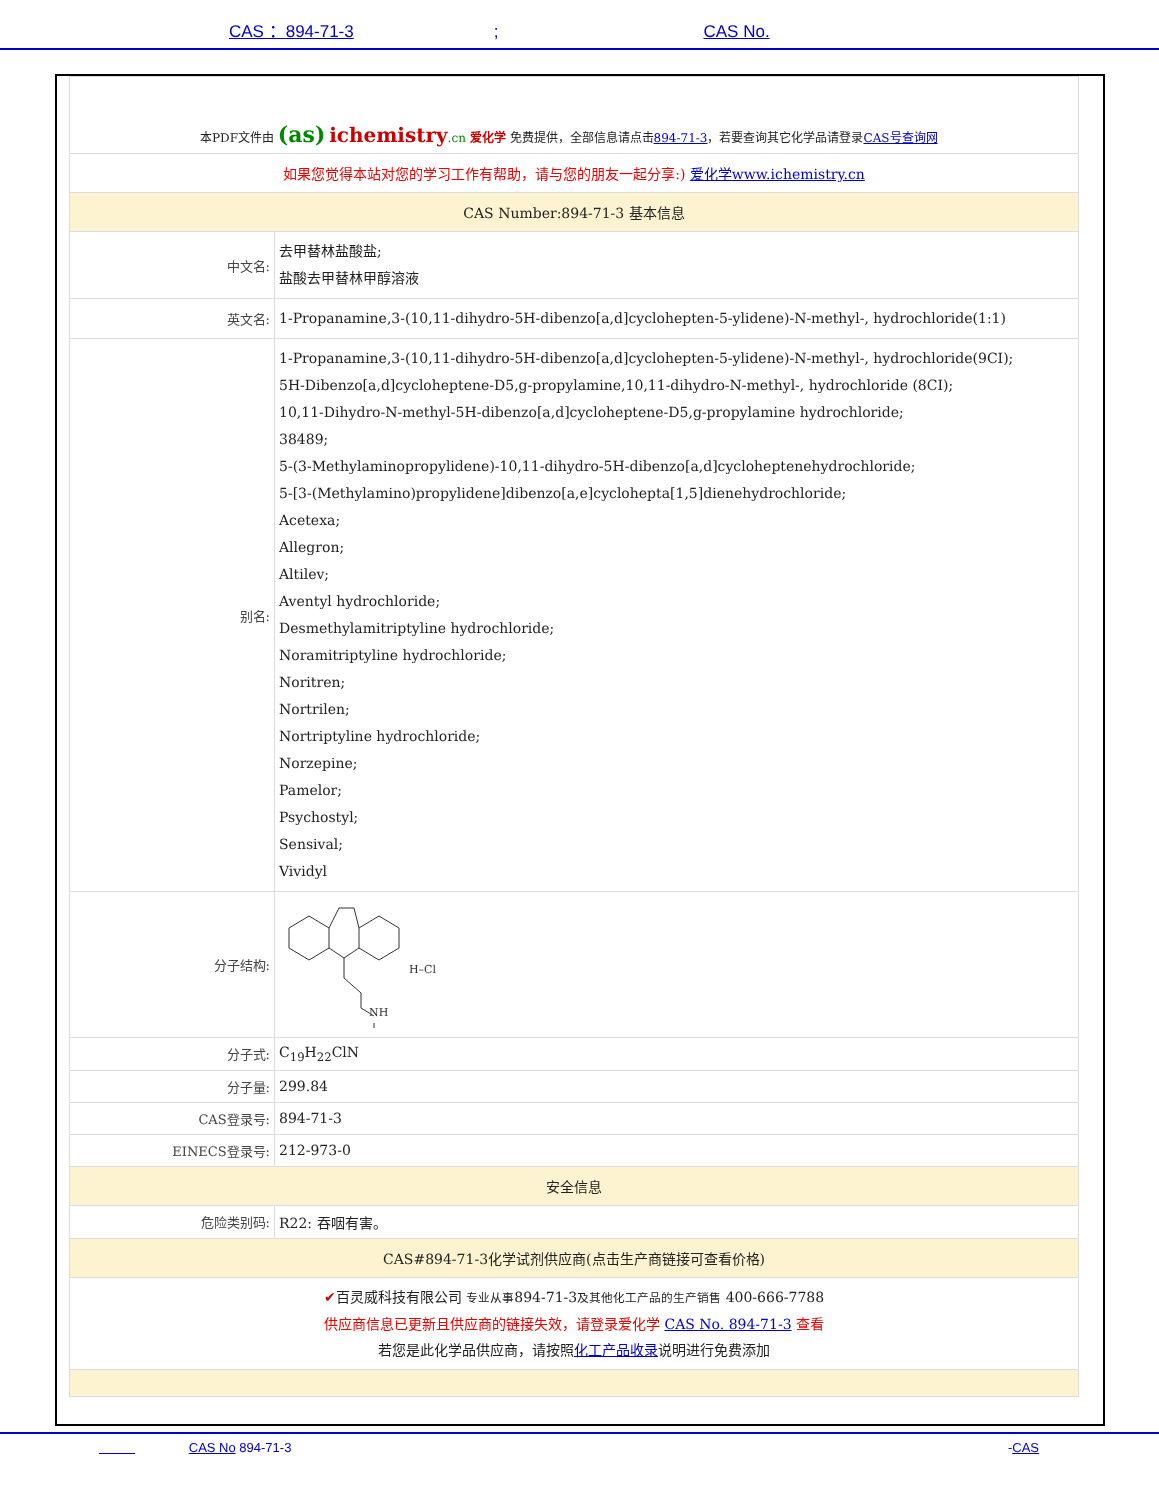CAS ：894-71-3; CAS No.
| 本PDF文件由 (as) ichemistry .cn 爱化学 免费提供，全部信息请点击 894-71-3 ，若要查询其它化学品请登录 CAS号查询网 | |
| 如果您觉得本站对您的学习工作有帮助，请与您的朋友一起分享:) 爱化学www.ichemistry.cn | |
| CAS Number:894-71-3 基本信息 | |
| 中文名: | 去甲替林盐酸盐; 盐酸去甲替林甲醇溶液 |
| 英文名: | 1-Propanamine,3-(10,11-dihydro-5H-dibenzo[a,d]cyclohepten-5-ylidene)-N-methyl-, hydrochloride(1:1) |
| 别名: | 1-Propanamine,3-(10,11-dihydro-5H-dibenzo[a,d]cyclohepten-5-ylidene)-N-methyl-, hydrochloride(9CI); 5H-Dibenzo[a,d]cycloheptene-D5,g-propylamine,10,11-dihydro-N-methyl-, hydrochloride (8CI); 10,11-Dihydro-N-methyl-5H-dibenzo[a,d]cycloheptene-D5,g-propylamine hydrochloride; 38489; 5-(3-Methylaminopropylidene)-10,11-dihydro-5H-dibenzo[a,d]cycloheptenehydrochloride; 5-[3-(Methylamino)propylidene]dibenzo[a,e]cyclohepta[1,5]dienehydrochloride; Acetexa; Allegron; Altilev; Aventyl hydrochloride; Desmethylamitriptyline hydrochloride; Noramitriptyline hydrochloride; Noritren; Nortrilen; Nortriptyline hydrochloride; Norzepine; Pamelor; Psychostyl; Sensival; Vividyl |
| 分子结构: | NH H–Cl |
| 分子式: | C<sub>19</sub>H<sub>22</sub>ClN |
| 分子量: | 299.84 |
| CAS登录号: | 894-71-3 |
| EINECS登录号: | 212-973-0 |
| 安全信息 | |
| 危险类别码: | R22: 吞咽有害。 |
| CAS#894-71-3化学试剂供应商(点击生产商链接可查看价格) | |
| ✔ 百灵威科技有限公司 专业从事 894-71-3 及其他化工产品的生产销售 400-666-7788 供应商信息已更新且供应商的链接失效，请登录爱化学 CAS No. 894-71-3 查看 若您是此化学品供应商，请按照 化工产品收录 说明进行免费添加 | |
CAS No 894-71-3 -CAS